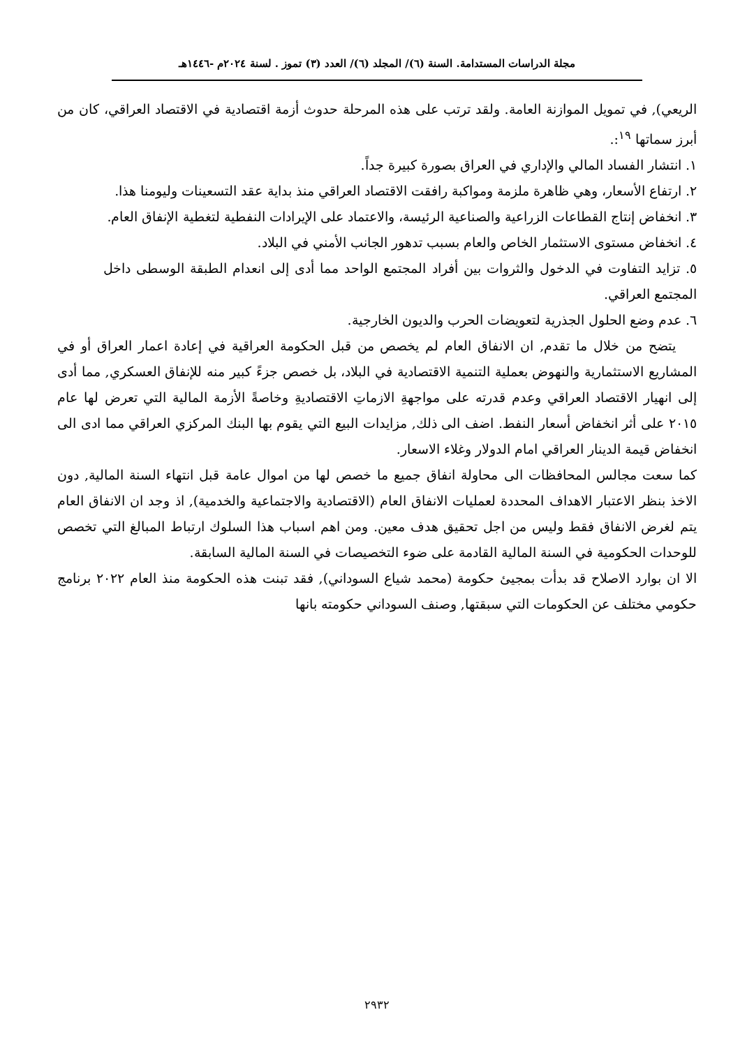مجلة الدراسات المستدامة. السنة (٦)/ المجلد (٦)/ العدد (٣) تموز . لسنة ٢٠٢٤م -١٤٤٦هـ
الريعي), في تمويل الموازنة العامة. ولقد ترتب على هذه المرحلة حدوث أزمة اقتصادية في الاقتصاد العراقي، كان من أبرز سماتها <sup>١٩</sup>:.
١. انتشار الفساد المالي والإداري في العراق بصورة كبيرة جداً.
٢. ارتفاع الأسعار، وهي ظاهرة ملزمة ومواكبة رافقت الاقتصاد العراقي منذ بداية عقد التسعينات وليومنا هذا.
٣. انخفاض إنتاج القطاعات الزراعية والصناعية الرئيسة، والاعتماد على الإيرادات النفطية لتغطية الإنفاق العام.
٤. انخفاض مستوى الاستثمار الخاص والعام بسبب تدهور الجانب الأمني في البلاد.
٥. تزايد التفاوت في الدخول والثروات بين أفراد المجتمع الواحد مما أدى إلى انعدام الطبقة الوسطى داخل المجتمع العراقي.
٦. عدم وضع الحلول الجذرية لتعويضات الحرب والديون الخارجية.
يتضح من خلال ما تقدم, ان الانفاق العام لم يخصص من قبل الحكومة العراقية في إعادة اعمار العراق أو في المشاريع الاستثمارية والنهوض بعملية التنمية الاقتصادية في البلاد، بل خصص جزءً كبير منه للإنفاق العسكري, مما أدى إلى انهيار الاقتصاد العراقي وعدم قدرته على مواجهةِ الازماتِ الاقتصاديةِ وخاصةً الأزمة المالية التي تعرض لها عام ٢٠١٥ على أثر انخفاض أسعار النفط. اضف الى ذلك, مزايدات البيع التي يقوم بها البنك المركزي العراقي مما ادى الى انخفاض قيمة الدينار العراقي امام الدولار وغلاء الاسعار.
كما سعت مجالس المحافظات الى محاولة انفاق جميع ما خصص لها من اموال عامة قبل انتهاء السنة المالية, دون الاخذ بنظر الاعتبار الاهداف المحددة لعمليات الانفاق العام (الاقتصادية والاجتماعية والخدمية), اذ وجد ان الانفاق العام يتم لغرض الانفاق فقط وليس من اجل تحقيق هدف معين. ومن اهم اسباب هذا السلوك ارتباط المبالغ التي تخصص للوحدات الحكومية في السنة المالية القادمة على ضوء التخصيصات في السنة المالية السابقة.
الا ان بوارد الاصلاح قد بدأت بمجيئ حكومة (محمد شياع السوداني), فقد تبنت هذه الحكومة منذ العام ٢٠٢٢ برنامج حكومي مختلف عن الحكومات التي سبقتها, وصنف السوداني حكومته بانها
٢٩٣٢